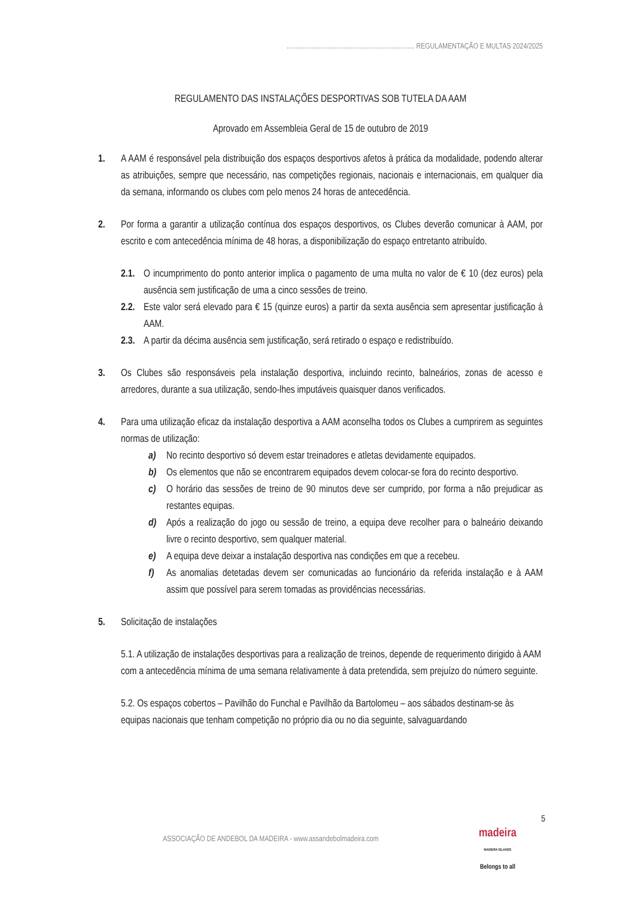........................................................................ REGULAMENTAÇÃO E MULTAS 2024/2025
REGULAMENTO DAS INSTALAÇÕES DESPORTIVAS SOB TUTELA DA AAM
Aprovado em Assembleia Geral de 15 de outubro de 2019
1. A AAM é responsável pela distribuição dos espaços desportivos afetos à prática da modalidade, podendo alterar as atribuições, sempre que necessário, nas competições regionais, nacionais e internacionais, em qualquer dia da semana, informando os clubes com pelo menos 24 horas de antecedência.
2. Por forma a garantir a utilização contínua dos espaços desportivos, os Clubes deverão comunicar à AAM, por escrito e com antecedência mínima de 48 horas, a disponibilização do espaço entretanto atribuído.
2.1.
O incumprimento do ponto anterior implica o pagamento de uma multa no valor de € 10 (dez euros) pela ausência sem justificação de uma a cinco sessões de treino.
2.2.
Este valor será elevado para € 15 (quinze euros) a partir da sexta ausência sem apresentar justificação à AAM.
2.3.
A partir da décima ausência sem justificação, será retirado o espaço e redistribuído.
3. Os Clubes são responsáveis pela instalação desportiva, incluindo recinto, balneários, zonas de acesso e arredores, durante a sua utilização, sendo-lhes imputáveis quaisquer danos verificados.
4. Para uma utilização eficaz da instalação desportiva a AAM aconselha todos os Clubes a cumprirem as seguintes normas de utilização:
a) No recinto desportivo só devem estar treinadores e atletas devidamente equipados.
b) Os elementos que não se encontrarem equipados devem colocar-se fora do recinto desportivo.
c) O horário das sessões de treino de 90 minutos deve ser cumprido, por forma a não prejudicar as restantes equipas.
d) Após a realização do jogo ou sessão de treino, a equipa deve recolher para o balneário deixando livre o recinto desportivo, sem qualquer material.
e) A equipa deve deixar a instalação desportiva nas condições em que a recebeu.
f) As anomalias detetadas devem ser comunicadas ao funcionário da referida instalação e à AAM assim que possível para serem tomadas as providências necessárias.
5. Solicitação de instalações
5.1. A utilização de instalações desportivas para a realização de treinos, depende de requerimento dirigido à AAM com a antecedência mínima de uma semana relativamente à data pretendida, sem prejuízo do número seguinte.
5.2. Os espaços cobertos – Pavilhão do Funchal e Pavilhão da Bartolomeu – aos sábados destinam-se às equipas nacionais que tenham competição no próprio dia ou no dia seguinte, salvaguardando
5
ASSOCIAÇÃO DE ANDEBOL DA MADEIRA - www.assandebolmadeira.com
madeira
MADEIRA ISLANDS
Belongs to all